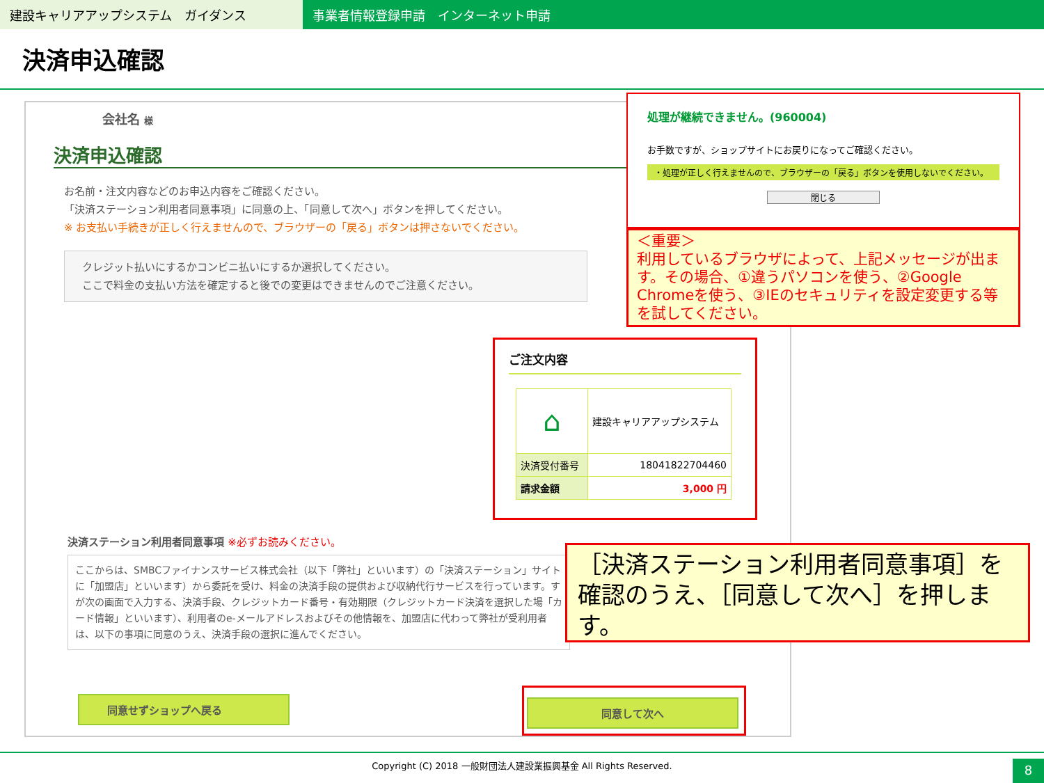建設キャリアアップシステム　ガイダンス 事業者情報登録申請　インターネット申請
決済申込確認
会社名 様
決済申込確認
お名前・注文内容などのお申込内容をご確認ください。
「決済ステーション利用者同意事項」に同意の上、「同意して次へ」ボタンを押してください。
※ お支払い手続きが正しく行えませんので、ブラウザーの「戻る」ボタンは押さないでください。
クレジット払いにするかコンビニ払いにするか選択してください。
ここで料金の支払い方法を確定すると後での変更はできませんのでご注意ください。
決済ステーション利用者同意事項 ※必ずお読みください。
ここからは、SMBCファイナンスサービス株式会社（以下「弊社」といいます）の「決済ステーション」サイトに「加盟店」といいます）から委託を受け、料金の決済手段の提供および収納代行サービスを行っています。すが次の画面で入力する、決済手段、クレジットカード番号・有効期限（クレジットカード決済を選択した場「カード情報」といいます）、利用者のe-メールアドレスおよびその他情報を、加盟店に代わって弊社が受利用者は、以下の事項に同意のうえ、決済手段の選択に進んでください。
同意せずショップへ戻る 同意して次へ
ご注文内容
| ⌂ | 建設キャリアアップシステム |
| 決済受付番号 | 18041822704460 |
| 請求金額 | 3,000 円 |
処理が継続できません。(960004)
お手数ですが、ショップサイトにお戻りになってご確認ください。
・処理が正しく行えませんので、ブラウザーの「戻る」ボタンを使用しないでください。
閉じる
＜重要＞
利用しているブラウザによって、上記メッセージが出ます。その場合、①違うパソコンを使う、②Google Chromeを使う、③IEのセキュリティを設定変更する等を試してください。
［決済ステーション利用者同意事項］を確認のうえ、［同意して次へ］を押します。
Copyright (C) 2018 一般財団法人建設業振興基金 All Rights Reserved.
8